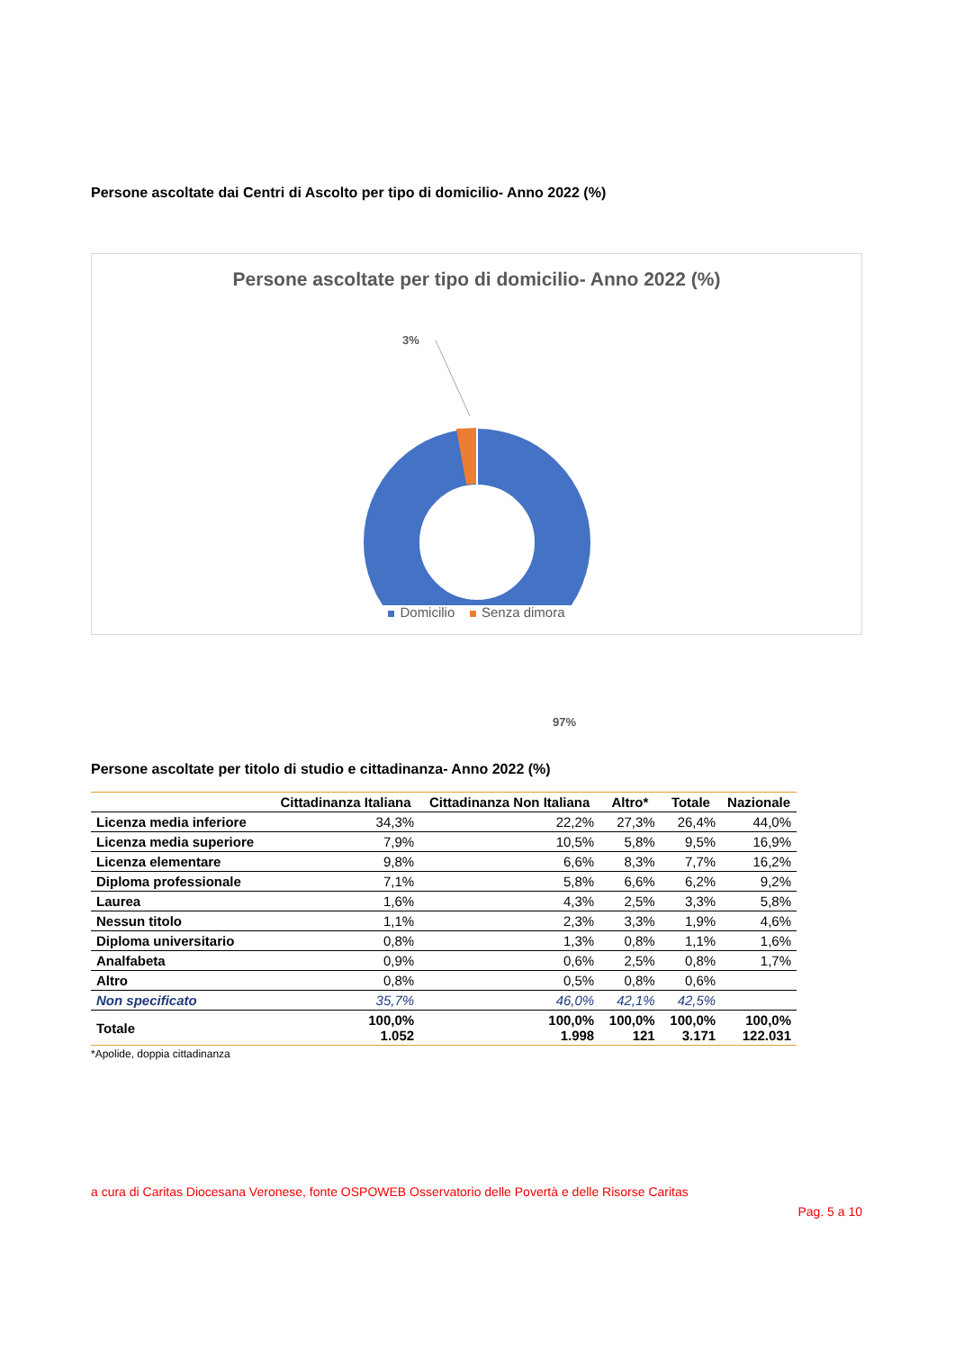Persone ascoltate dai Centri di Ascolto per tipo di domicilio- Anno 2022 (%)
Persone ascoltate per tipo di domicilio- Anno 2022 (%)
3%
97%
Domicilio Senza dimora
Persone ascoltate per titolo di studio e cittadinanza- Anno 2022 (%)
| | Cittadinanza Italiana | Cittadinanza Non Italiana | Altro* | Totale | Nazionale |
| --- | --- | --- | --- | --- | --- |
| Licenza media inferiore | 34,3% | 22,2% | 27,3% | 26,4% | 44,0% |
| Licenza media superiore | 7,9% | 10,5% | 5,8% | 9,5% | 16,9% |
| Licenza elementare | 9,8% | 6,6% | 8,3% | 7,7% | 16,2% |
| Diploma professionale | 7,1% | 5,8% | 6,6% | 6,2% | 9,2% |
| Laurea | 1,6% | 4,3% | 2,5% | 3,3% | 5,8% |
| Nessun titolo | 1,1% | 2,3% | 3,3% | 1,9% | 4,6% |
| Diploma universitario | 0,8% | 1,3% | 0,8% | 1,1% | 1,6% |
| Analfabeta | 0,9% | 0,6% | 2,5% | 0,8% | 1,7% |
| Altro | 0,8% | 0,5% | 0,8% | 0,6% | |
| Non specificato | 35,7% | 46,0% | 42,1% | 42,5% | |
| Totale | 100,0% 1.052 | 100,0% 1.998 | 100,0% 121 | 100,0% 3.171 | 100,0% 122.031 |
*Apolide, doppia cittadinanza
a cura di Caritas Diocesana Veronese, fonte OSPOWEB Osservatorio delle Povertà e delle Risorse Caritas
Pag. 5 a 10